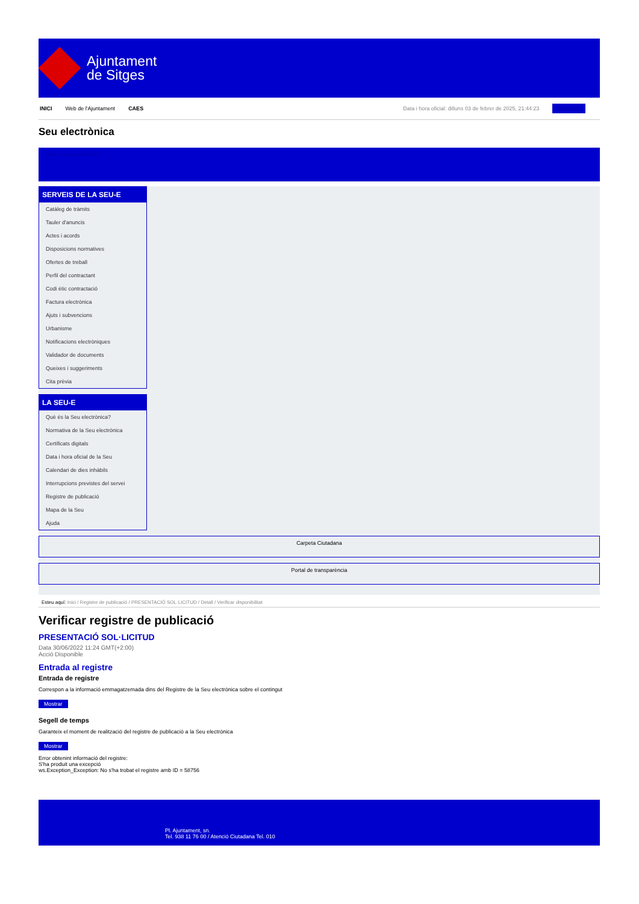Ajuntament
de Sitges
INICI Web de l'Ajuntament CAES Data i hora oficial: dilluns 03 de febrer de 2025, 21:44:23 Directorio
Seu electrònica
Obtenir còpia autèntica
SERVEIS DE LA SEU-E
Catàleg de tràmits
Tauler d'anuncis
Actes i acords
Disposicions normatives
Ofertes de treball
Perfil del contractant
Codi ètic contractació
Factura electrònica
Ajuts i subvencions
Urbanisme
Notificacions electròniques
Validador de documents
Queixes i suggeriments
Cita prèvia
LA SEU-E
Què és la Seu electrònica?
Normativa de la Seu electrònica
Certificats digitals
Data i hora oficial de la Seu
Calendari de dies inhàbils
Interrupcions previstes del servei
Registre de publicació
Mapa de la Seu
Ajuda
Carpeta Ciutadana
Portal de transparència
Esteu aquí: Inici / Registre de publicació / PRESENTACIÓ SOL·LICITUD / Detall / Verificar disponibilitat
Verificar registre de publicació
PRESENTACIÓ SOL·LICITUD
Data 30/06/2022 11:24 GMT(+2:00)
Acció Disponible
Entrada al registre
Entrada de registre
Correspon a la informació emmagatzemada dins del Registre de la Seu electrònica sobre el contingut
Mostrar
Segell de temps
Garanteix el moment de realització del registre de publicació a la Seu electrònica
Mostrar
Error obtenint informació del registre:
S'ha produit una excepció
ws.Exception_Exception: No s'ha trobat el registre amb ID = 58756
Pl. Ajuntament, sn.
Tel. 938 11 76 00 / Atenció Ciutadana Tel. 010